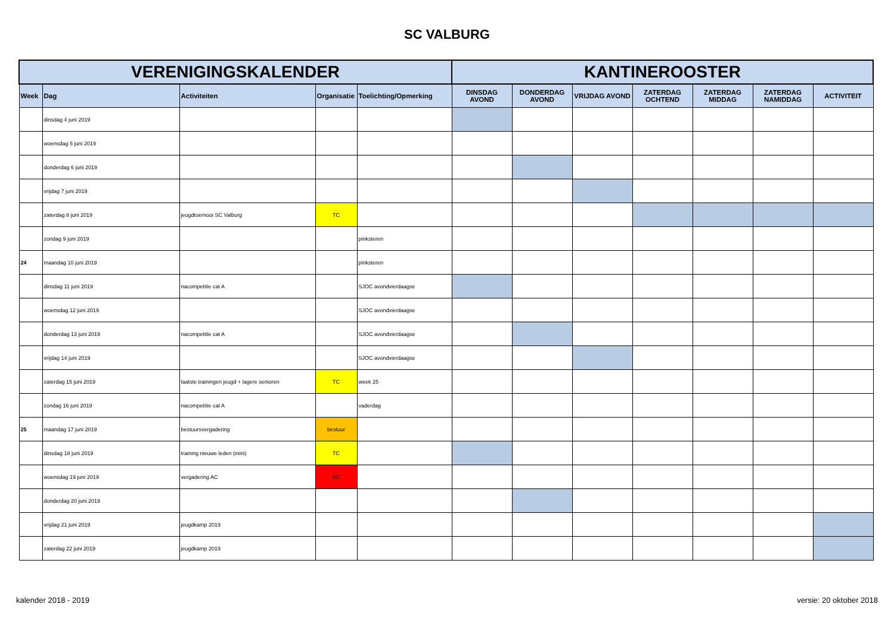SC VALBURG
| VERENIGINGSKALENDER | | | | | KANTINEROOSTER | | | | | | |
| --- | --- | --- | --- | --- | --- | --- | --- | --- | --- | --- | --- |
| Week | Dag | Activiteiten | Organisatie | Toelichting/Opmerking | DINSDAG AVOND | DONDERDAG AVOND | VRIJDAG AVOND | ZATERDAG OCHTEND | ZATERDAG MIDDAG | ZATERDAG NAMIDDAG | ACTIVITEIT |
| | dinsdag 4 juni 2019 | | | | | | | | | | |
| | woensdag 5 juni 2019 | | | | | | | | | | |
| | donderdag 6 juni 2019 | | | | | | | | | | |
| | vrijdag 7 juni 2019 | | | | | | | | | | |
| | zaterdag 8 juni 2019 | jeugdtoernooi SC Valburg | TC | | | | | | | | |
| | zondag 9 juni 2019 | | | pinksteren | | | | | | | |
| 24 | maandag 10 juni 2019 | | | pinksteren | | | | | | | |
| | dinsdag 11 juni 2019 | nacompetitie cat A | | SJOC avondvierdaagse | | | | | | | |
| | woensdag 12 juni 2019 | | | SJOC avondvierdaagse | | | | | | | |
| | donderdag 13 juni 2019 | nacompetitie cat A | | SJOC avondvierdaagse | | | | | | | |
| | vrijdag 14 juni 2019 | | | SJOC avondvierdaagse | | | | | | | |
| | zaterdag 15 juni 2019 | laatste trainingen jeugd + lagere senioren | TC | week 25 | | | | | | | |
| | zondag 16 juni 2019 | nacompetitie cat A | | vaderdag | | | | | | | |
| 25 | maandag 17 juni 2019 | bestuursvergadering | bestuur | | | | | | | | |
| | dinsdag 18 juni 2019 | training nieuwe leden (mini) | TC | | | | | | | | |
| | woensdag 19 juni 2019 | vergadering AC | AC | | | | | | | | |
| | donderdag 20 juni 2019 | | | | | | | | | | |
| | vrijdag 21 juni 2019 | jeugdkamp 2019 | | | | | | | | | |
| | zaterdag 22 juni 2019 | jeugdkamp 2019 | | | | | | | | | |
kalender 2018 - 2019 versie: 20 oktober 2018